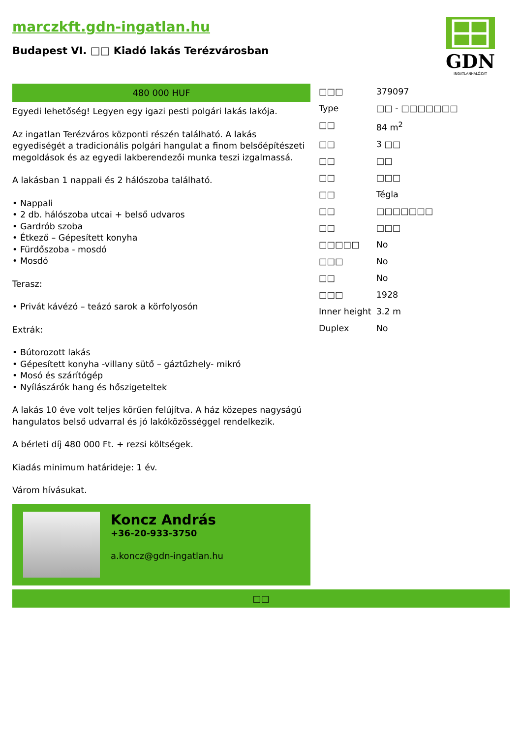marczkft.gdn-ingatlan.hu
Budapest VI. □□ Kiadó lakás Terézvárosban
GDN
INGATLANHÁLÓZAT
480 000 HUF
Egyedi lehetőség! Legyen egy igazi pesti polgári lakás lakója.
Az ingatlan Terézváros központi részén található. A lakás egyediségét a tradicionális polgári hangulat a finom belsőépítészeti megoldások és az egyedi lakberendezői munka teszi izgalmassá.
A lakásban 1 nappali és 2 hálószoba található.
• Nappali
• 2 db. hálószoba utcai + belső udvaros
• Gardrób szoba
• Étkező – Gépesített konyha
• Fürdőszoba - mosdó
• Mosdó
Terasz:
• Privát kávézó – teázó sarok a körfolyosón
Extrák:
• Bútorozott lakás
• Gépesített konyha -villany sütő – gáztűzhely- mikró
• Mosó és szárítógép
• Nyílászárók hang és hőszigeteltek
A lakás 10 éve volt teljes körűen felújítva. A ház közepes nagyságú hangulatos belső udvarral és jó lakóközösséggel rendelkezik.
A bérleti díj 480 000 Ft. + rezsi költségek.
Kiadás minimum határideje: 1 év.
Várom hívásukat.
Koncz András
+36-20-933-3750
a.koncz@gdn-ingatlan.hu
| □□□ | 379097 |
| Type | □□ - □□□□□□□ |
| □□ | 84 m<sup>2</sup> |
| □□ | 3 □□ |
| □□ | □□ |
| □□ | □□□ |
| □□ | Tégla |
| □□ | □□□□□□□ |
| □□ | □□□ |
| □□□□□ | No |
| □□□ | No |
| □□ | No |
| □□□ | 1928 |
| Inner height | 3.2 m |
| Duplex | No |
□□